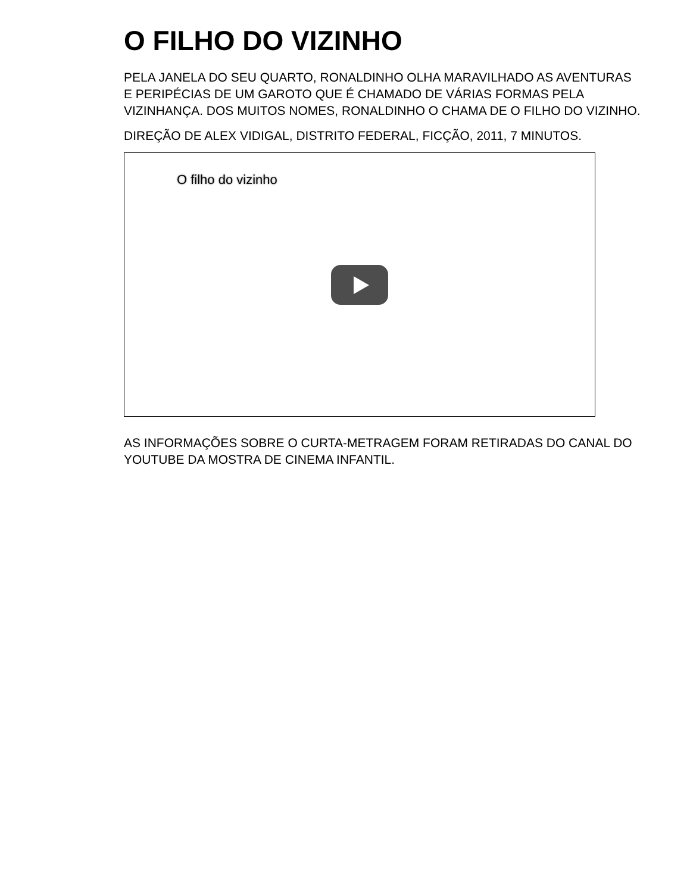O FILHO DO VIZINHO
PELA JANELA DO SEU QUARTO, RONALDINHO OLHA MARAVILHADO AS AVENTURAS E PERIPÉCIAS DE UM GAROTO QUE É CHAMADO DE VÁRIAS FORMAS PELA VIZINHANÇA. DOS MUITOS NOMES, RONALDINHO O CHAMA DE O FILHO DO VIZINHO.
DIREÇÃO DE ALEX VIDIGAL, DISTRITO FEDERAL, FICÇÃO, 2011, 7 MINUTOS.
O filho do vizinho
AS INFORMAÇÕES SOBRE O CURTA-METRAGEM FORAM RETIRADAS DO CANAL DO YOUTUBE DA MOSTRA DE CINEMA INFANTIL.